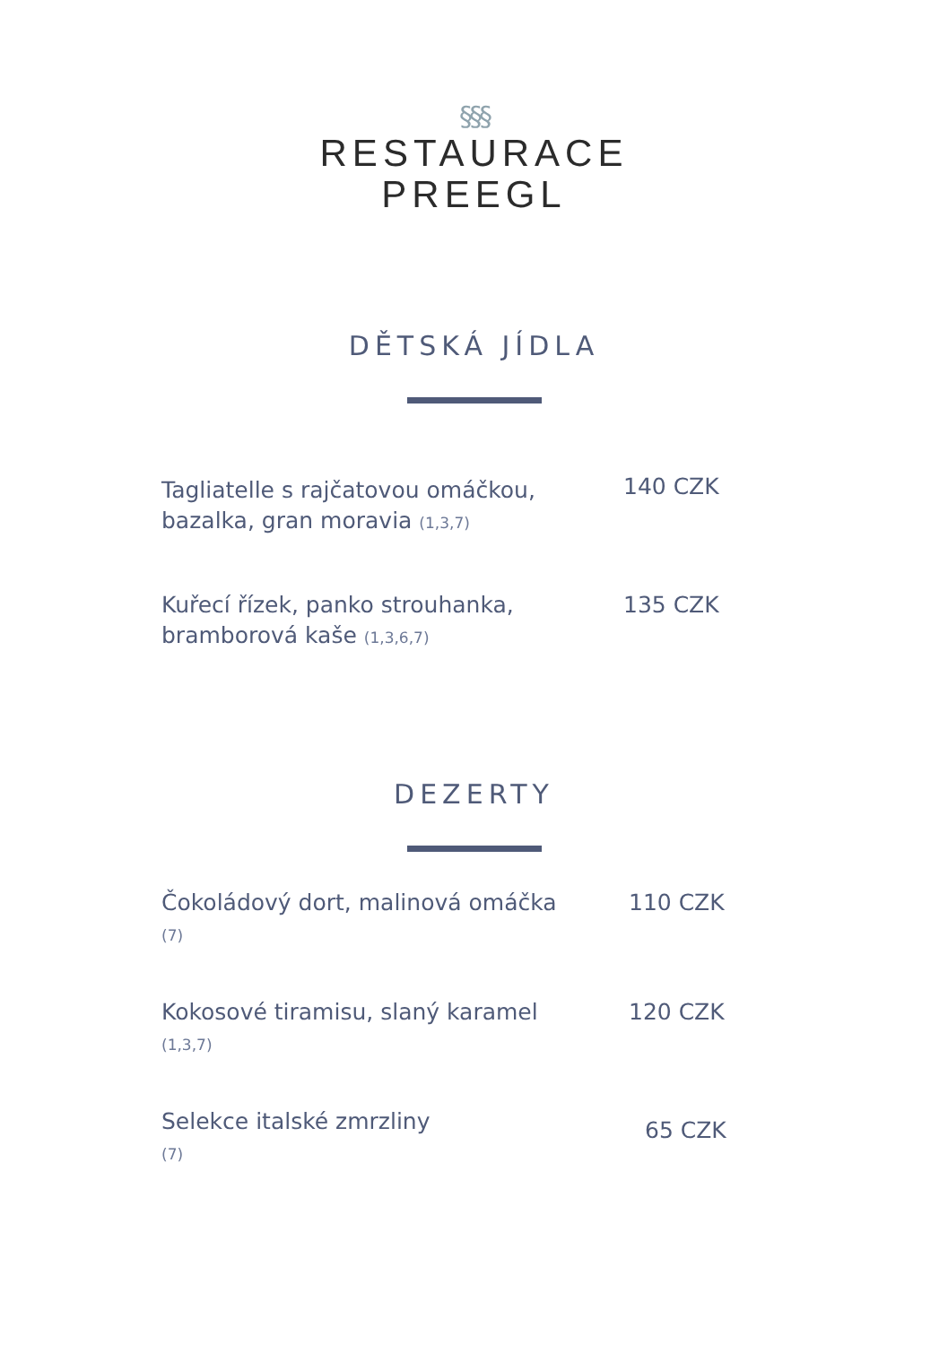§§§
RESTAURACE
PREEGL
DĚTSKÁ JÍDLA
Tagliatelle s rajčatovou omáčkou, bazalka, gran moravia (1,3,7)
140 CZK
Kuřecí řízek, panko strouhanka, bramborová kaše (1,3,6,7)
135 CZK
DEZERTY
Čokoládový dort, malinová omáčka
(7)
110 CZK
Kokosové tiramisu, slaný karamel
(1,3,7)
120 CZK
Selekce italské zmrzliny
(7)
65 CZK